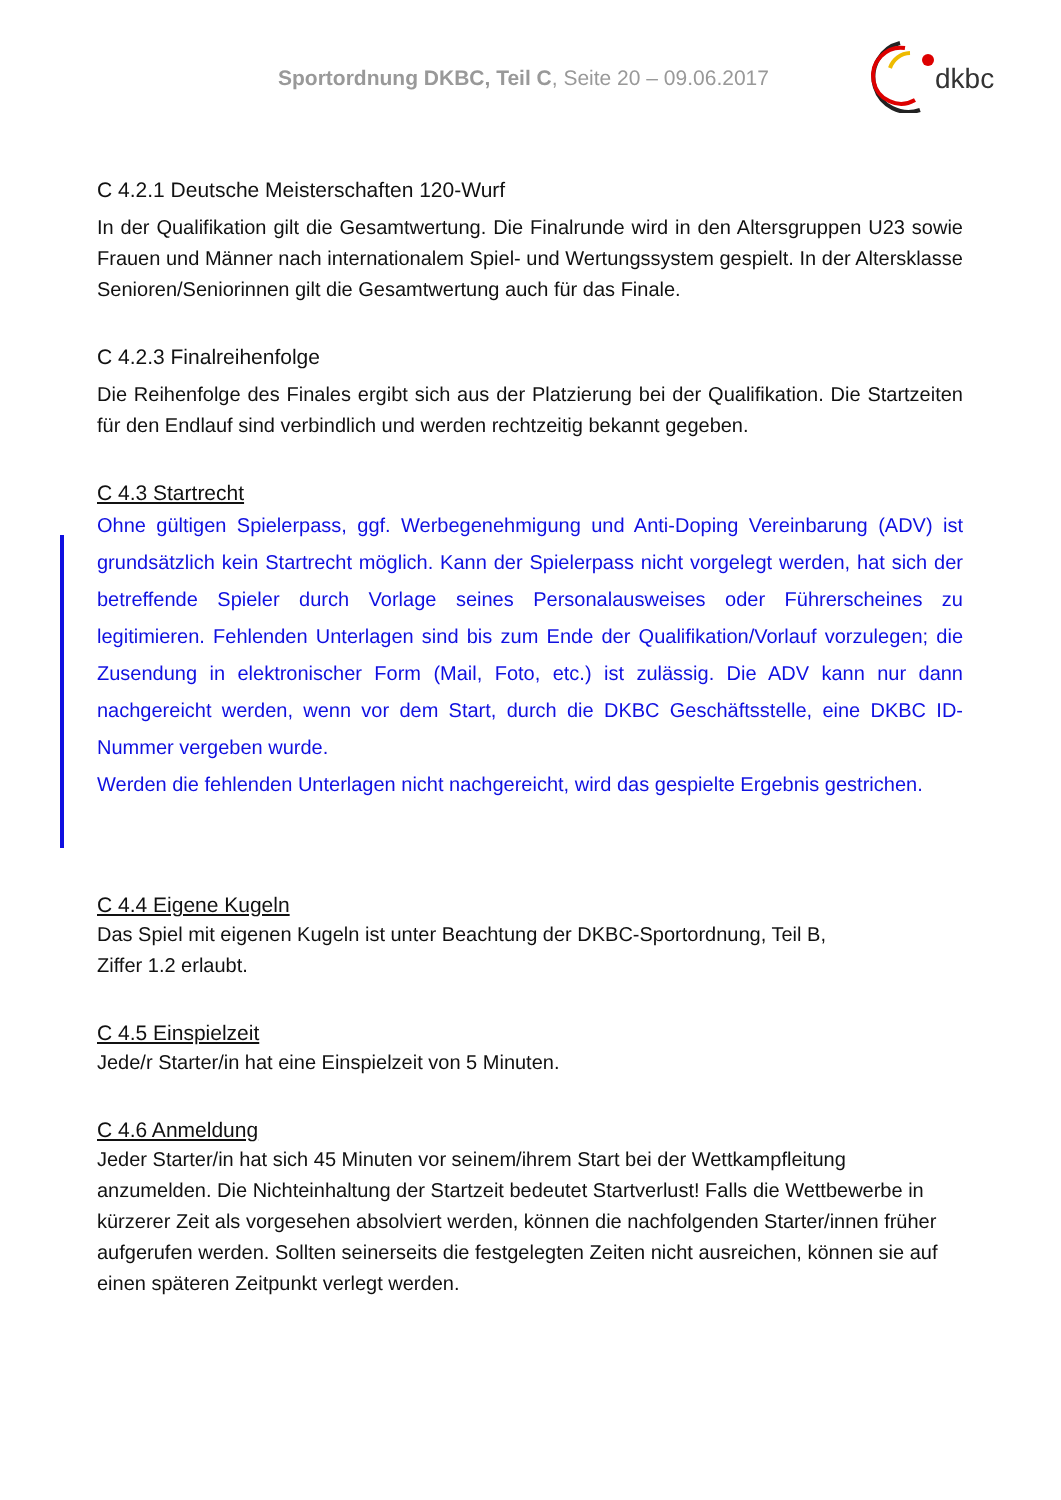Sportordnung DKBC, Teil C, Seite 20 – 09.06.2017
dkbc
C 4.2.1 Deutsche Meisterschaften 120-Wurf
In der Qualifikation gilt die Gesamtwertung. Die Finalrunde wird in den Altersgruppen U23 sowie Frauen und Männer nach internationalem Spiel- und Wertungssystem gespielt. In der Altersklasse Senioren/Seniorinnen gilt die Gesamtwertung auch für das Finale.
C 4.2.3 Finalreihenfolge
Die Reihenfolge des Finales ergibt sich aus der Platzierung bei der Qualifikation. Die Startzeiten für den Endlauf sind verbindlich und werden rechtzeitig bekannt gegeben.
C 4.3 Startrecht
Ohne gültigen Spielerpass, ggf. Werbegenehmigung und Anti-Doping Vereinbarung (ADV) ist grundsätzlich kein Startrecht möglich. Kann der Spielerpass nicht vorgelegt werden, hat sich der betreffende Spieler durch Vorlage seines Personalausweises oder Führerscheines zu legitimieren. Fehlenden Unterlagen sind bis zum Ende der Qualifikation/Vorlauf vorzulegen; die Zusendung in elektronischer Form (Mail, Foto, etc.) ist zulässig. Die ADV kann nur dann nachgereicht werden, wenn vor dem Start, durch die DKBC Geschäftsstelle, eine DKBC ID-Nummer vergeben wurde.
Werden die fehlenden Unterlagen nicht nachgereicht, wird das gespielte Ergebnis gestrichen.
C 4.4 Eigene Kugeln
Das Spiel mit eigenen Kugeln ist unter Beachtung der DKBC-Sportordnung, Teil B,
Ziffer 1.2 erlaubt.
C 4.5 Einspielzeit
Jede/r Starter/in hat eine Einspielzeit von 5 Minuten.
C 4.6 Anmeldung
Jeder Starter/in hat sich 45 Minuten vor seinem/ihrem Start bei der Wettkampfleitung anzumelden. Die Nichteinhaltung der Startzeit bedeutet Startverlust! Falls die Wettbewerbe in kürzerer Zeit als vorgesehen absolviert werden, können die nachfolgenden Starter/innen früher aufgerufen werden. Sollten seinerseits die festgelegten Zeiten nicht ausreichen, können sie auf einen späteren Zeitpunkt verlegt werden.